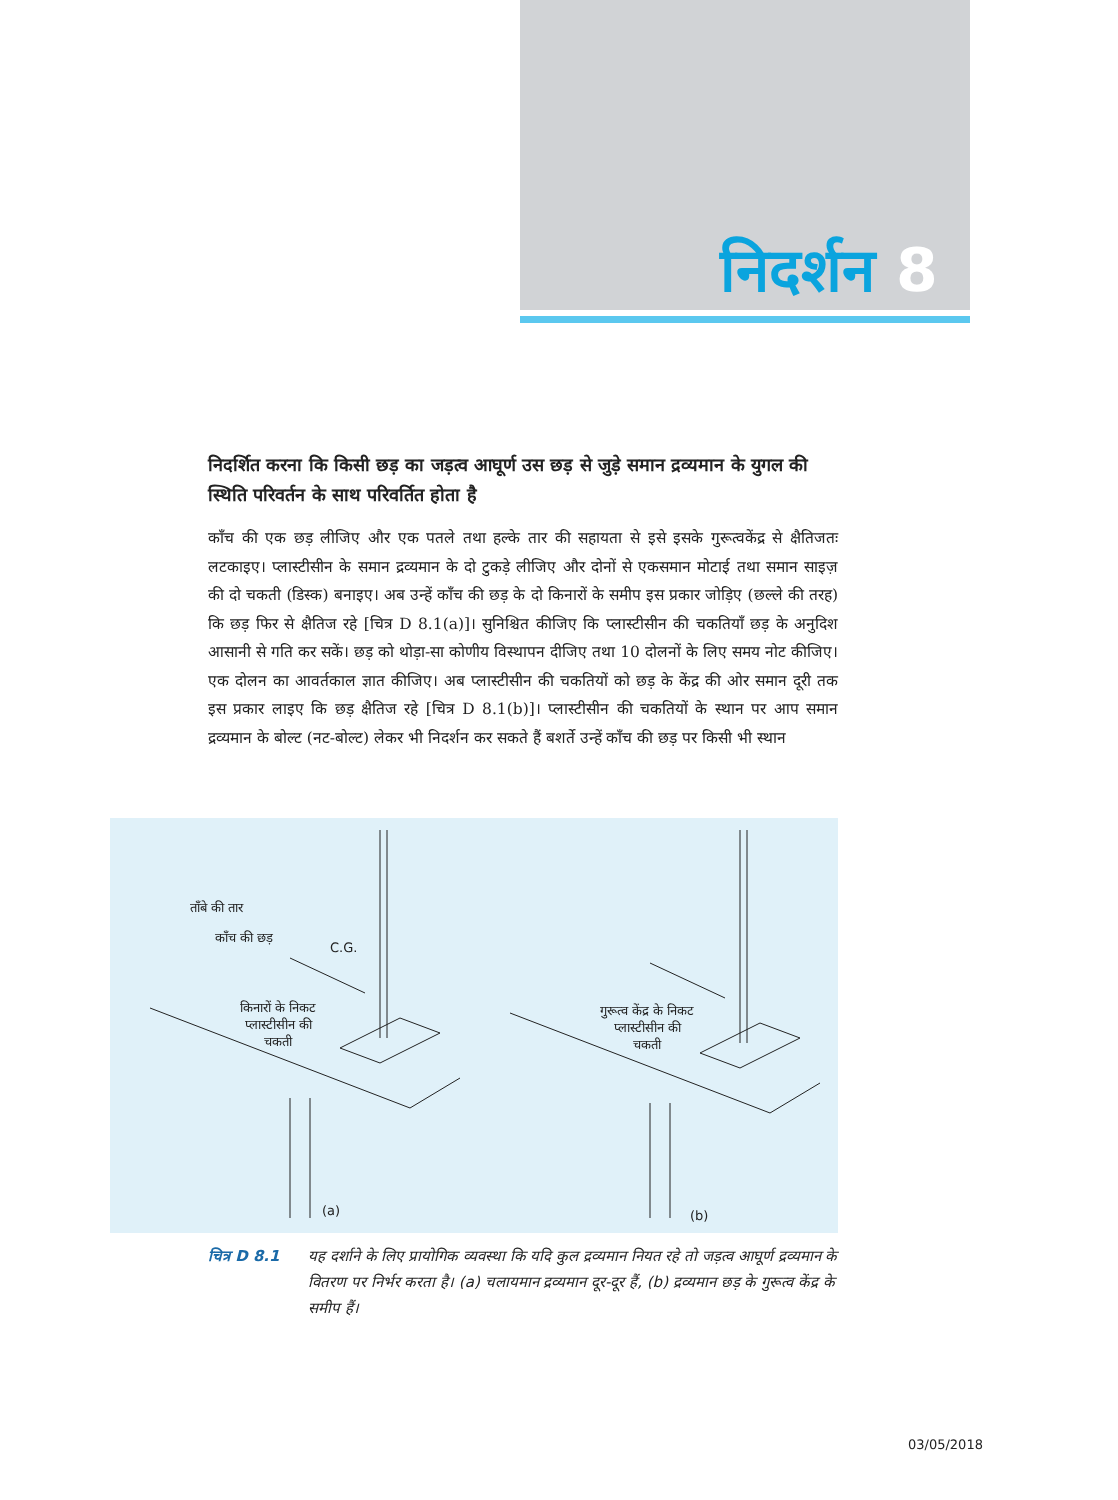निदर्शन 8
निदर्शित करना कि किसी छड़ का जड़त्व आघूर्ण उस छड़ से जुड़े समान द्रव्यमान के युगल की स्थिति परिवर्तन के साथ परिवर्तित होता है
काँच की एक छड़ लीजिए और एक पतले तथा हल्के तार की सहायता से इसे इसके गुरूत्वकेंद्र से क्षैतिजतः लटकाइए। प्लास्टीसीन के समान द्रव्यमान के दो टुकड़े लीजिए और दोनों से एकसमान मोटाई तथा समान साइज़ की दो चकती (डिस्क) बनाइए। अब उन्हें काँच की छड़ के दो किनारों के समीप इस प्रकार जोड़िए (छल्ले की तरह) कि छड़ फिर से क्षैतिज रहे [चित्र D 8.1(a)]। सुनिश्चित कीजिए कि प्लास्टीसीन की चकतियाँ छड़ के अनुदिश आसानी से गति कर सकें। छड़ को थोड़ा-सा कोणीय विस्थापन दीजिए तथा 10 दोलनों के लिए समय नोट कीजिए। एक दोलन का आवर्तकाल ज्ञात कीजिए। अब प्लास्टीसीन की चकतियों को छड़ के केंद्र की ओर समान दूरी तक इस प्रकार लाइए कि छड़ क्षैतिज रहे [चित्र D 8.1(b)]। प्लास्टीसीन की चकतियों के स्थान पर आप समान द्रव्यमान के बोल्ट (नट-बोल्ट) लेकर भी निदर्शन कर सकते हैं बशर्ते उन्हें काँच की छड़ पर किसी भी स्थान
ताँबे की तार
काँच की छड़
C.G.
किनारों के निकट
प्लास्टीसीन की
चकती
गुरूत्व केंद्र के निकट
प्लास्टीसीन की
चकती
(a) (b)
चित्र D 8.1 यह दर्शाने के लिए प्रायोगिक व्यवस्था कि यदि कुल द्रव्यमान नियत रहे तो जड़त्व आघूर्ण द्रव्यमान के वितरण पर निर्भर करता है। (a) चलायमान द्रव्यमान दूर-दूर हैं, (b) द्रव्यमान छड़ के गुरूत्व केंद्र के समीप हैं।
03/05/2018